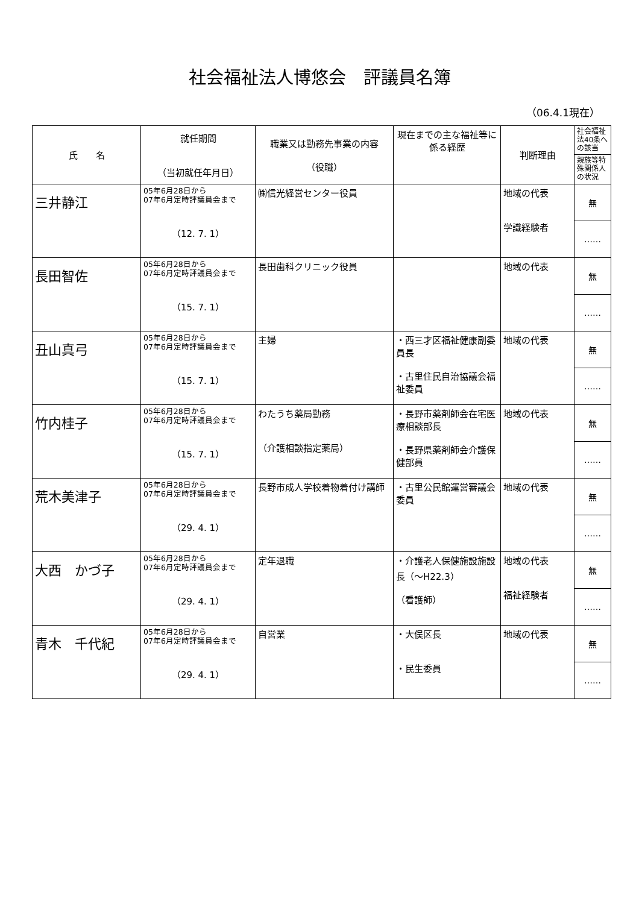社会福祉法人博悠会　評議員名簿
（06.4.1現在）
| 氏 名 | 就任期間 （当初就任年月日） | 職業又は勤務先事業の内容 （役職） | 現在までの主な福祉等に係る経歴 | 判断理由 | 社会福祉法40条への該当 |
| --- | --- | --- | --- | --- | --- |
| | | | | | 親族等特殊関係人の状況 |
| 三井静江 | 05年6月28日から 07年6月定時評議員会まで （12. 7. 1） | ㈱信光経営センター役員 | | 地域の代表 学識経験者 | 無 |
| | | | | | …… |
| 長田智佐 | 05年6月28日から 07年6月定時評議員会まで （15. 7. 1） | 長田歯科クリニック役員 | | 地域の代表 | 無 |
| | | | | | …… |
| 丑山真弓 | 05年6月28日から 07年6月定時評議員会まで （15. 7. 1） | 主婦 | ・西三才区福祉健康副委員長 ・古里住民自治協議会福祉委員 | 地域の代表 | 無 |
| | | | | | …… |
| 竹内桂子 | 05年6月28日から 07年6月定時評議員会まで （15. 7. 1） | わたうち薬局勤務 （介護相談指定薬局） | ・長野市薬剤師会在宅医療相談部長 ・長野県薬剤師会介護保健部員 | 地域の代表 | 無 |
| | | | | | …… |
| 荒木美津子 | 05年6月28日から 07年6月定時評議員会まで （29. 4. 1） | 長野市成人学校着物着付け講師 | ・古里公民館運営審議会委員 | 地域の代表 | 無 |
| | | | | | …… |
| 大西 かづ子 | 05年6月28日から 07年6月定時評議員会まで （29. 4. 1） | 定年退職 | ・介護老人保健施設施設長（～H22.3） （看護師） | 地域の代表 福祉経験者 | 無 |
| | | | | | …… |
| 青木 千代紀 | 05年6月28日から 07年6月定時評議員会まで （29. 4. 1） | 自営業 | ・大俣区長 ・民生委員 | 地域の代表 | 無 |
| | | | | | …… |